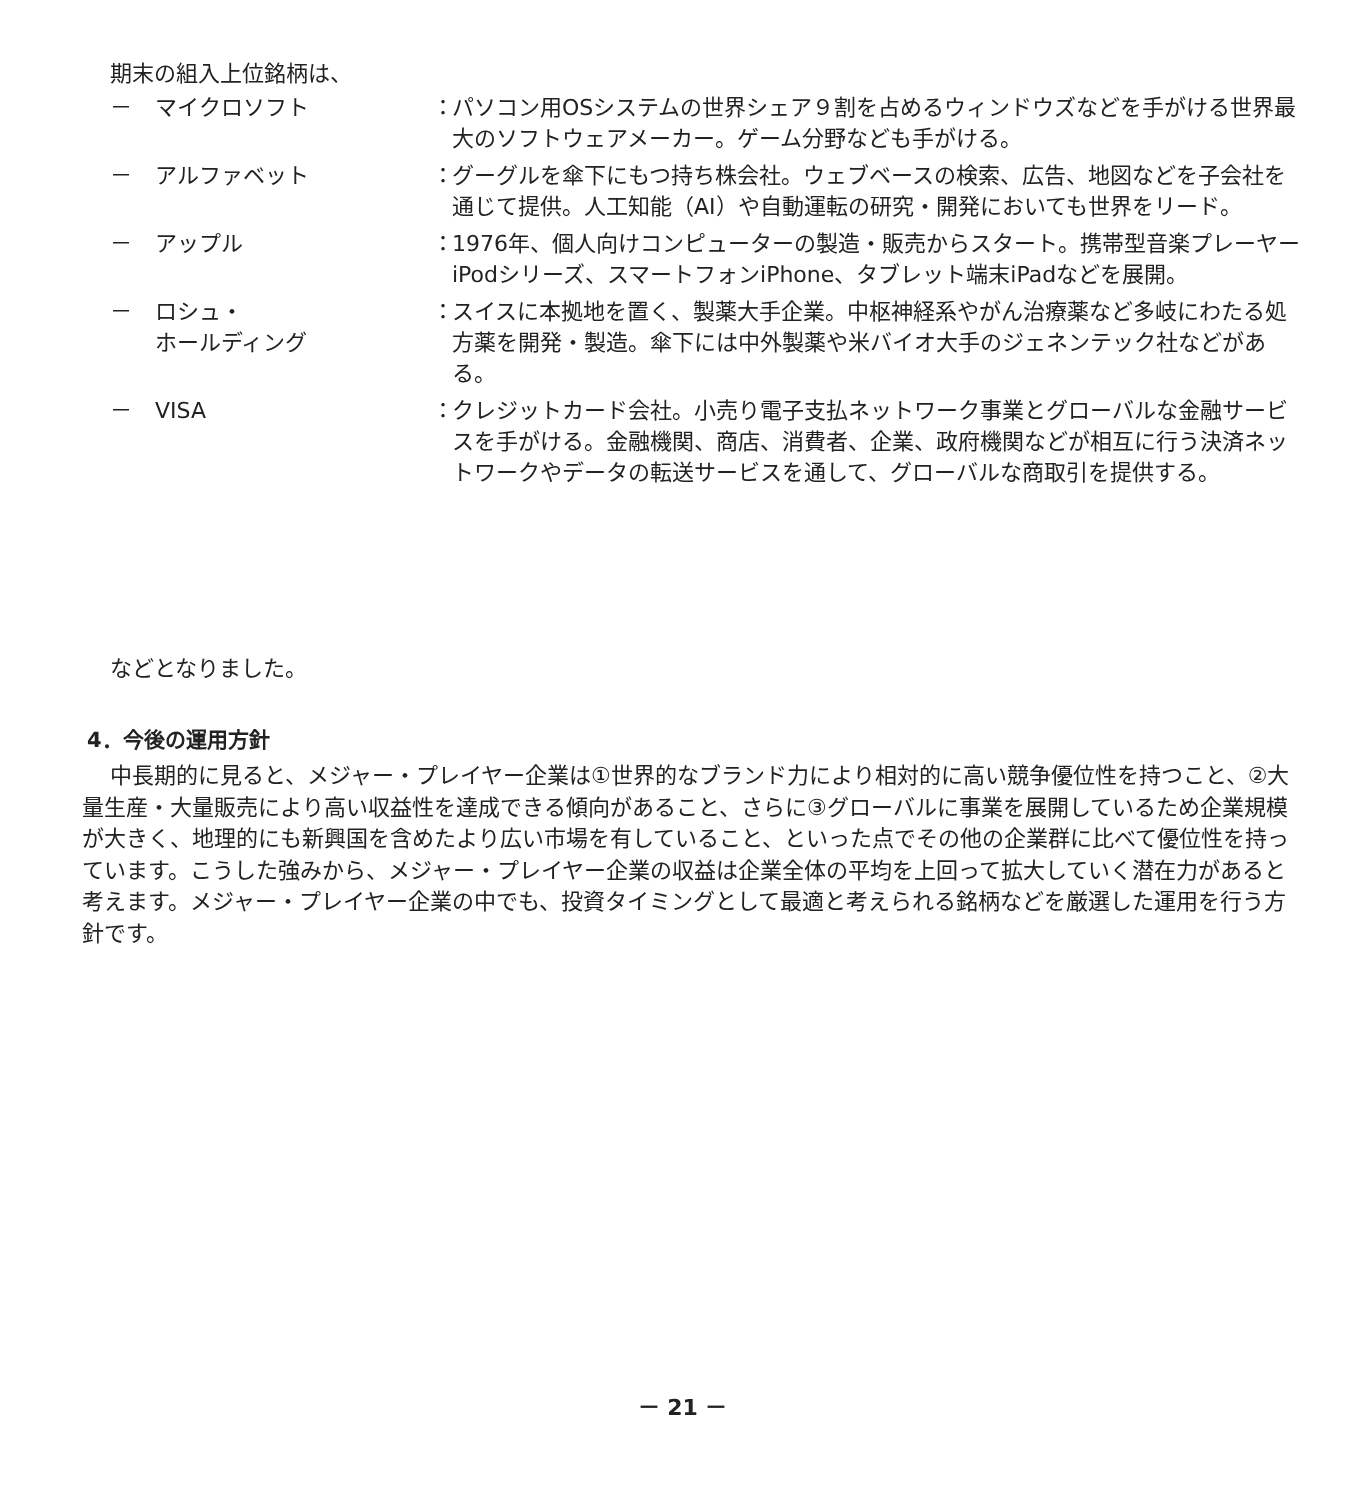期末の組入上位銘柄は、
－ マイクロソフト ： パソコン用OSシステムの世界シェア９割を占めるウィンドウズなどを手がける世界最大のソフトウェアメーカー。ゲーム分野なども手がける。
－ アルファベット ： グーグルを傘下にもつ持ち株会社。ウェブベースの検索、広告、地図などを子会社を通じて提供。人工知能（AI）や自動運転の研究・開発においても世界をリード。
－ アップル ： 1976年、個人向けコンピューターの製造・販売からスタート。携帯型音楽プレーヤーiPodシリーズ、スマートフォンiPhone、タブレット端末iPadなどを展開。
－ ロシュ・
ホールディング
： スイスに本拠地を置く、製薬大手企業。中枢神経系やがん治療薬など多岐にわたる処方薬を開発・製造。傘下には中外製薬や米バイオ大手のジェネンテック社などがある。
－ VISA ： クレジットカード会社。小売り電子支払ネットワーク事業とグローバルな金融サービスを手がける。金融機関、商店、消費者、企業、政府機関などが相互に行う決済ネットワークやデータの転送サービスを通して、グローバルな商取引を提供する。
などとなりました。
4．今後の運用方針
中長期的に見ると、メジャー・プレイヤー企業は①世界的なブランド力により相対的に高い競争優位性を持つこと、②大量生産・大量販売により高い収益性を達成できる傾向があること、さらに③グローバルに事業を展開しているため企業規模が大きく、地理的にも新興国を含めたより広い市場を有していること、といった点でその他の企業群に比べて優位性を持っています。こうした強みから、メジャー・プレイヤー企業の収益は企業全体の平均を上回って拡大していく潜在力があると考えます。メジャー・プレイヤー企業の中でも、投資タイミングとして最適と考えられる銘柄などを厳選した運用を行う方針です。
－ 21 －